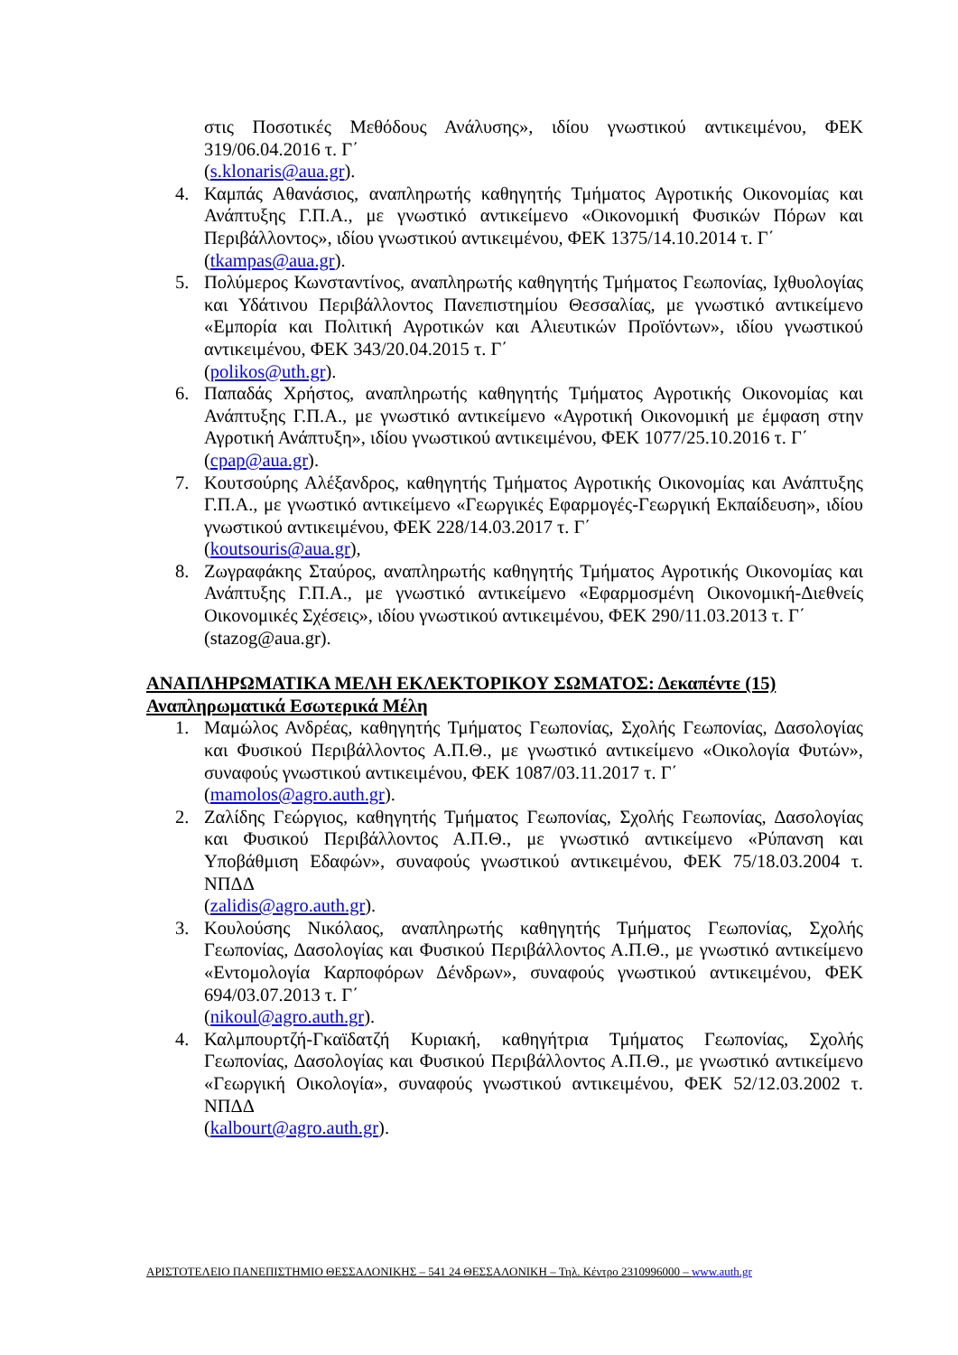στις Ποσοτικές Μεθόδους Ανάλυσης», ιδίου γνωστικού αντικειμένου, ΦΕΚ 319/06.04.2016 τ. Γ΄
(s.klonaris@aua.gr).
4. Καμπάς Αθανάσιος, αναπληρωτής καθηγητής Τμήματος Αγροτικής Οικονομίας και Ανάπτυξης Γ.Π.Α., με γνωστικό αντικείμενο «Οικονομική Φυσικών Πόρων και Περιβάλλοντος», ιδίου γνωστικού αντικειμένου, ΦΕΚ 1375/14.10.2014 τ. Γ΄
(tkampas@aua.gr).
5. Πολύμερος Κωνσταντίνος, αναπληρωτής καθηγητής Τμήματος Γεωπονίας, Ιχθυολογίας και Υδάτινου Περιβάλλοντος Πανεπιστημίου Θεσσαλίας, με γνωστικό αντικείμενο «Εμπορία και Πολιτική Αγροτικών και Αλιευτικών Προϊόντων», ιδίου γνωστικού αντικειμένου, ΦΕΚ 343/20.04.2015 τ. Γ΄
(polikos@uth.gr).
6. Παπαδάς Χρήστος, αναπληρωτής καθηγητής Τμήματος Αγροτικής Οικονομίας και Ανάπτυξης Γ.Π.Α., με γνωστικό αντικείμενο «Αγροτική Οικονομική με έμφαση στην Αγροτική Ανάπτυξη», ιδίου γνωστικού αντικειμένου, ΦΕΚ 1077/25.10.2016 τ. Γ΄
(cpap@aua.gr).
7. Κουτσούρης Αλέξανδρος, καθηγητής Τμήματος Αγροτικής Οικονομίας και Ανάπτυξης Γ.Π.Α., με γνωστικό αντικείμενο «Γεωργικές Εφαρμογές-Γεωργική Εκπαίδευση», ιδίου γνωστικού αντικειμένου, ΦΕΚ 228/14.03.2017 τ. Γ΄
(koutsouris@aua.gr),
8. Ζωγραφάκης Σταύρος, αναπληρωτής καθηγητής Τμήματος Αγροτικής Οικονομίας και Ανάπτυξης Γ.Π.Α., με γνωστικό αντικείμενο «Εφαρμοσμένη Οικονομική-Διεθνείς Οικονομικές Σχέσεις», ιδίου γνωστικού αντικειμένου, ΦΕΚ 290/11.03.2013 τ. Γ΄
(stazog@aua.gr).
ΑΝΑΠΛΗΡΩΜΑΤΙΚΑ ΜΕΛΗ ΕΚΛΕΚΤΟΡΙΚΟΥ ΣΩΜΑΤΟΣ: Δεκαπέντε (15)
Αναπληρωματικά Εσωτερικά Μέλη
1. Μαμώλος Ανδρέας, καθηγητής Τμήματος Γεωπονίας, Σχολής Γεωπονίας, Δασολογίας και Φυσικού Περιβάλλοντος Α.Π.Θ., με γνωστικό αντικείμενο «Οικολογία Φυτών», συναφούς γνωστικού αντικειμένου, ΦΕΚ 1087/03.11.2017 τ. Γ΄
(mamolos@agro.auth.gr).
2. Ζαλίδης Γεώργιος, καθηγητής Τμήματος Γεωπονίας, Σχολής Γεωπονίας, Δασολογίας και Φυσικού Περιβάλλοντος Α.Π.Θ., με γνωστικό αντικείμενο «Ρύπανση και Υποβάθμιση Εδαφών», συναφούς γνωστικού αντικειμένου, ΦΕΚ 75/18.03.2004 τ. ΝΠΔΔ
(zalidis@agro.auth.gr).
3. Κουλούσης Νικόλαος, αναπληρωτής καθηγητής Τμήματος Γεωπονίας, Σχολής Γεωπονίας, Δασολογίας και Φυσικού Περιβάλλοντος Α.Π.Θ., με γνωστικό αντικείμενο «Εντομολογία Καρποφόρων Δένδρων», συναφούς γνωστικού αντικειμένου, ΦΕΚ 694/03.07.2013 τ. Γ΄
(nikoul@agro.auth.gr).
4. Καλμπουρτζή-Γκαϊδατζή Κυριακή, καθηγήτρια Τμήματος Γεωπονίας, Σχολής Γεωπονίας, Δασολογίας και Φυσικού Περιβάλλοντος Α.Π.Θ., με γνωστικό αντικείμενο «Γεωργική Οικολογία», συναφούς γνωστικού αντικειμένου, ΦΕΚ 52/12.03.2002 τ. ΝΠΔΔ
(kalbourt@agro.auth.gr).
ΑΡΙΣΤΟΤΕΛΕΙΟ ΠΑΝΕΠΙΣΤΗΜΙΟ ΘΕΣΣΑΛΟΝΙΚΗΣ – 541 24 ΘΕΣΣΑΛΟΝΙΚΗ – Τηλ. Κέντρο 2310996000 – www.auth.gr